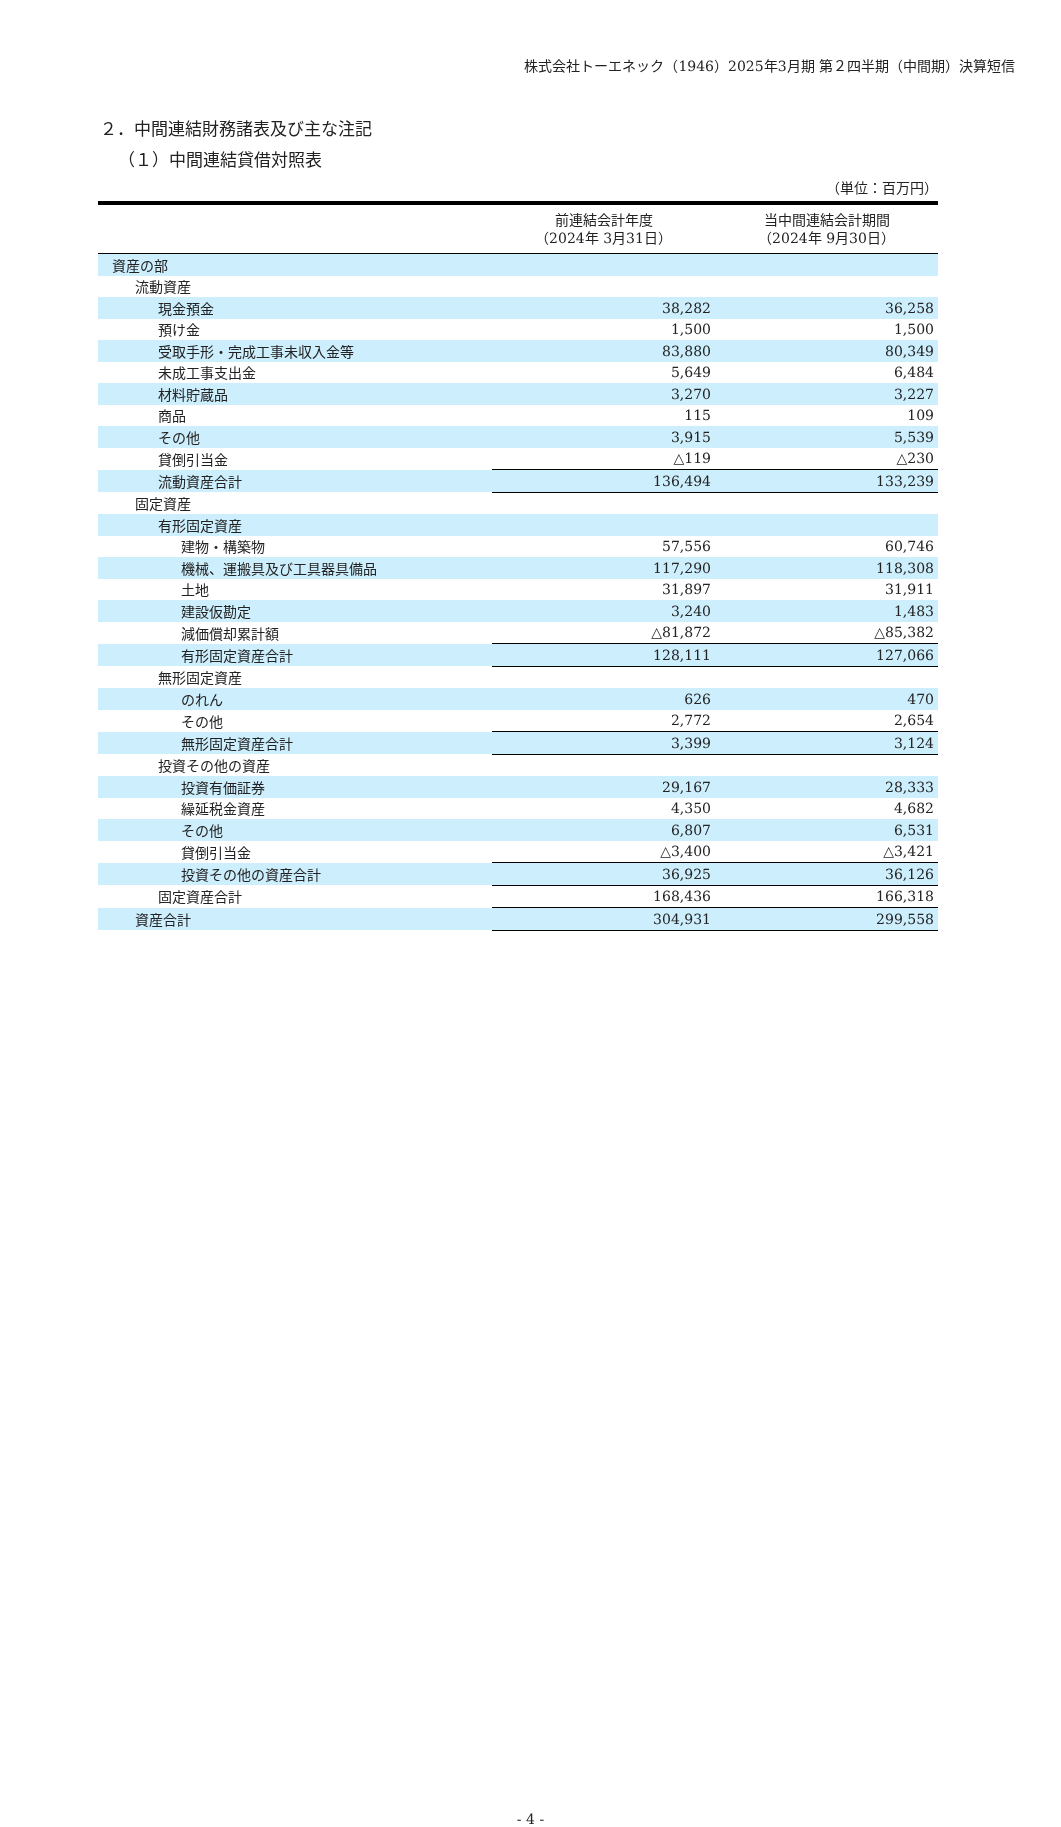株式会社トーエネック（1946）2025年3月期 第２四半期（中間期）決算短信
２．中間連結財務諸表及び主な注記
（１）中間連結貸借対照表
（単位：百万円）
| | 前連結会計年度 （2024年 3月31日） | 当中間連結会計期間 （2024年 9月30日） |
| --- | --- | --- |
| 資産の部 | | |
| 流動資産 | | |
| 現金預金 | 38,282 | 36,258 |
| 預け金 | 1,500 | 1,500 |
| 受取手形・完成工事未収入金等 | 83,880 | 80,349 |
| 未成工事支出金 | 5,649 | 6,484 |
| 材料貯蔵品 | 3,270 | 3,227 |
| 商品 | 115 | 109 |
| その他 | 3,915 | 5,539 |
| 貸倒引当金 | △119 | △230 |
| 流動資産合計 | 136,494 | 133,239 |
| 固定資産 | | |
| 有形固定資産 | | |
| 建物・構築物 | 57,556 | 60,746 |
| 機械、運搬具及び工具器具備品 | 117,290 | 118,308 |
| 土地 | 31,897 | 31,911 |
| 建設仮勘定 | 3,240 | 1,483 |
| 減価償却累計額 | △81,872 | △85,382 |
| 有形固定資産合計 | 128,111 | 127,066 |
| 無形固定資産 | | |
| のれん | 626 | 470 |
| その他 | 2,772 | 2,654 |
| 無形固定資産合計 | 3,399 | 3,124 |
| 投資その他の資産 | | |
| 投資有価証券 | 29,167 | 28,333 |
| 繰延税金資産 | 4,350 | 4,682 |
| その他 | 6,807 | 6,531 |
| 貸倒引当金 | △3,400 | △3,421 |
| 投資その他の資産合計 | 36,925 | 36,126 |
| 固定資産合計 | 168,436 | 166,318 |
| 資産合計 | 304,931 | 299,558 |
- 4 -